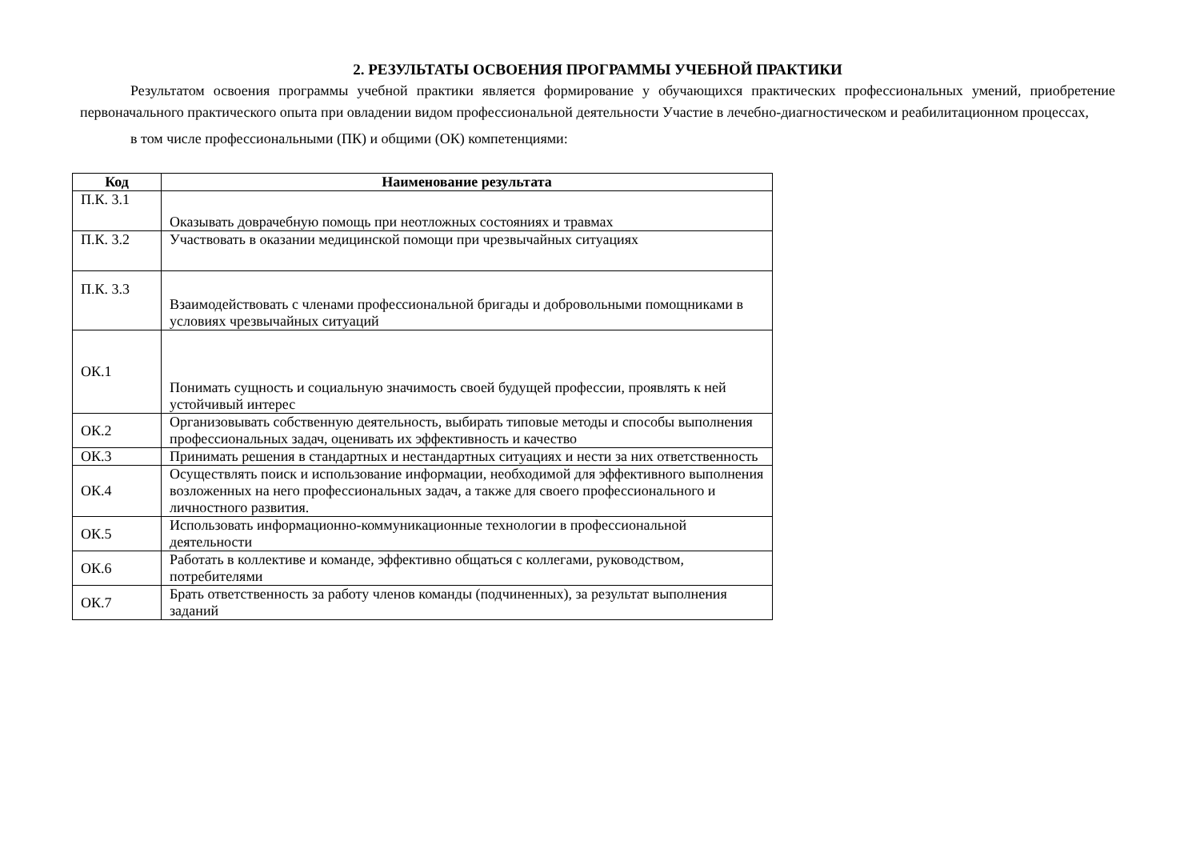2. РЕЗУЛЬТАТЫ ОСВОЕНИЯ ПРОГРАММЫ УЧЕБНОЙ ПРАКТИКИ
Результатом освоения программы учебной практики является формирование у обучающихся практических профессиональных умений, приобретение первоначального практического опыта при овладении видом профессиональной деятельности Участие в лечебно-диагностическом и реабилитационном процессах,
в том числе профессиональными (ПК) и общими (ОК) компетенциями:
| Код | Наименование результата |
| --- | --- |
| П.К. 3.1 | Оказывать доврачебную помощь при неотложных состояниях и травмах |
| П.К. 3.2 | Участвовать в оказании медицинской помощи при чрезвычайных ситуациях |
| П.К. 3.3 | Взаимодействовать с членами профессиональной бригады и добровольными помощниками в условиях чрезвычайных ситуаций |
| ОК.1 | Понимать сущность и социальную значимость своей будущей профессии, проявлять к ней устойчивый интерес |
| ОК.2 | Организовывать собственную деятельность, выбирать типовые методы и способы выполнения профессиональных задач, оценивать их эффективность и качество |
| ОК.3 | Принимать решения в стандартных и нестандартных ситуациях и нести за них ответственность |
| ОК.4 | Осуществлять поиск и использование информации, необходимой для эффективного выполнения возложенных на него профессиональных задач, а также для своего профессионального и личностного развития. |
| ОК.5 | Использовать информационно-коммуникационные технологии в профессиональной деятельности |
| ОК.6 | Работать в коллективе и команде, эффективно общаться с коллегами, руководством, потребителями |
| ОК.7 | Брать ответственность за работу членов команды (подчиненных), за результат выполнения заданий |